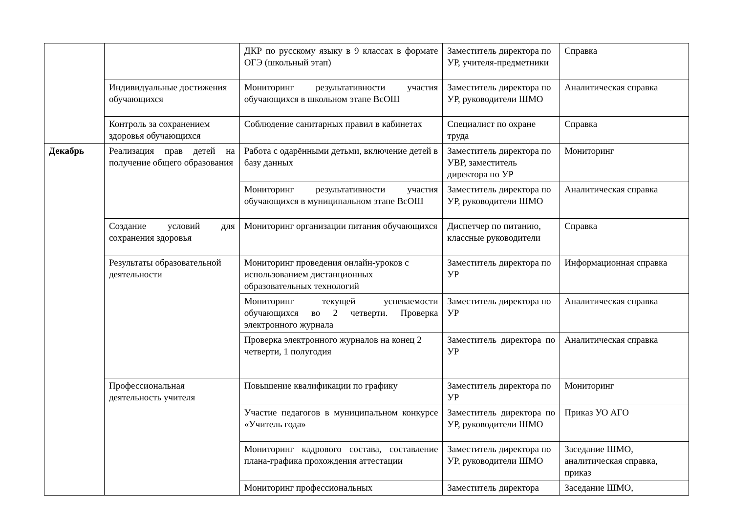| | | ДКР по русскому языку в 9 классах в формате ОГЭ (школьный этап) | Заместитель директора по УР, учителя-предметники | Справка |
| | Индивидуальные достижения обучающихся | Мониторинг результативности участия обучающихся в школьном этапе ВсОШ | Заместитель директора по УР, руководители ШМО | Аналитическая справка |
| | Контроль за сохранением здоровья обучающихся | Соблюдение санитарных правил в кабинетах | Специалист по охране труда | Справка |
| Декабрь | Реализация прав детей на получение общего образования | Работа с одарёнными детьми, включение детей в базу данных | Заместитель директора по УВР, заместитель директора по УР | Мониторинг |
| | | Мониторинг результативности участия обучающихся в муниципальном этапе ВсОШ | Заместитель директора по УР, руководители ШМО | Аналитическая справка |
| | Создание условий для сохранения здоровья | Мониторинг организации питания обучающихся | Диспетчер по питанию, классные руководители | Справка |
| | Результаты образовательной деятельности | Мониторинг проведения онлайн-уроков с использованием дистанционных образовательных технологий | Заместитель директора по УР | Информационная справка |
| | | Мониторинг текущей успеваемости обучающихся во 2 четверти. Проверка электронного журнала | Заместитель директора по УР | Аналитическая справка |
| | | Проверка электронного журналов на конец 2 четверти, 1 полугодия | Заместитель директора по УР | Аналитическая справка |
| | Профессиональная деятельность учителя | Повышение квалификации по графику | Заместитель директора по УР | Мониторинг |
| | | Участие педагогов в муниципальном конкурсе «Учитель года» | Заместитель директора по УР, руководители ШМО | Приказ УО АГО |
| | | Мониторинг кадрового состава, составление плана-графика прохождения аттестации | Заместитель директора по УР, руководители ШМО | Заседание ШМО, аналитическая справка, приказ |
| | | Мониторинг профессиональных | Заместитель директора | Заседание ШМО, |